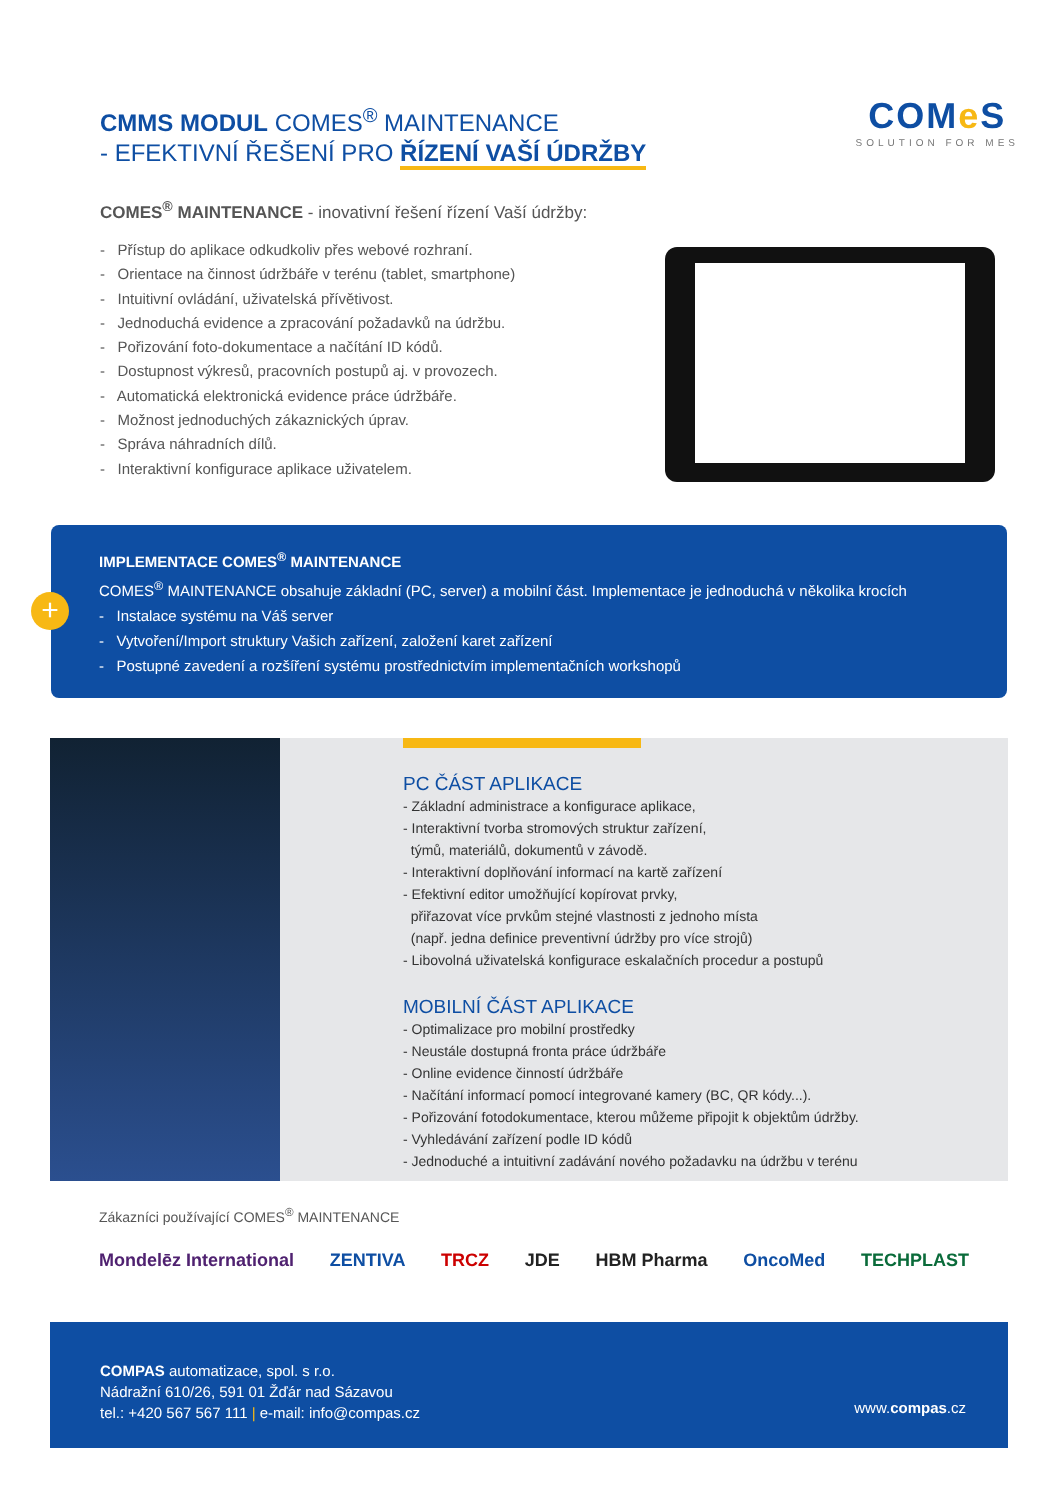CMMS MODUL COMES<sup>®</sup> MAINTENANCE
- EFEKTIVNÍ ŘEŠENÍ PRO ŘÍZENÍ VAŠÍ ÚDRŽBY
COMe S
SOLUTION FOR MES
COMES<sup>®</sup> MAINTENANCE - inovativní řešení řízení Vaší údržby:
- Přístup do aplikace odkudkoliv přes webové rozhraní.
- Orientace na činnost údržbáře v terénu (tablet, smartphone)
- Intuitivní ovládání, uživatelská přívětivost.
- Jednoduchá evidence a zpracování požadavků na údržbu.
- Pořizování foto-dokumentace a načítání ID kódů.
- Dostupnost výkresů, pracovních postupů aj. v provozech.
- Automatická elektronická evidence práce údržbáře.
- Možnost jednoduchých zákaznických úprav.
- Správa náhradních dílů.
- Interaktivní konfigurace aplikace uživatelem.
IMPLEMENTACE COMES<sup>®</sup> MAINTENANCE
COMES<sup>®</sup> MAINTENANCE obsahuje základní (PC, server) a mobilní část. Implementace je jednoduchá v několika krocích
- Instalace systému na Váš server
- Vytvoření/Import struktury Vašich zařízení, založení karet zařízení
- Postupné zavedení a rozšíření systému prostřednictvím implementačních workshopů
+
PC ČÁST APLIKACE
- Základní administrace a konfigurace aplikace,
- Interaktivní tvorba stromových struktur zařízení,
týmů, materiálů, dokumentů v závodě.
- Interaktivní doplňování informací na kartě zařízení
- Efektivní editor umožňující kopírovat prvky,
přiřazovat více prvkům stejné vlastnosti z jednoho místa
(např. jedna definice preventivní údržby pro více strojů)
- Libovolná uživatelská konfigurace eskalačních procedur a postupů
MOBILNÍ ČÁST APLIKACE
- Optimalizace pro mobilní prostředky
- Neustále dostupná fronta práce údržbáře
- Online evidence činností údržbáře
- Načítání informací pomocí integrované kamery (BC, QR kódy...).
- Pořizování fotodokumentace, kterou můžeme připojit k objektům údržby.
- Vyhledávání zařízení podle ID kódů
- Jednoduché a intuitivní zadávání nového požadavku na údržbu v terénu
Zákazníci používající COMES<sup>®</sup> MAINTENANCE
Mondelēz International ZENTIVA TRCZ JDE HBM Pharma OncoMed TECHPLAST
COMPAS automatizace, spol. s r.o.
Nádražní 610/26, 591 01 Žďár nad Sázavou
tel.: +420 567 567 111 | e-mail: info@compas.cz
www.compas.cz